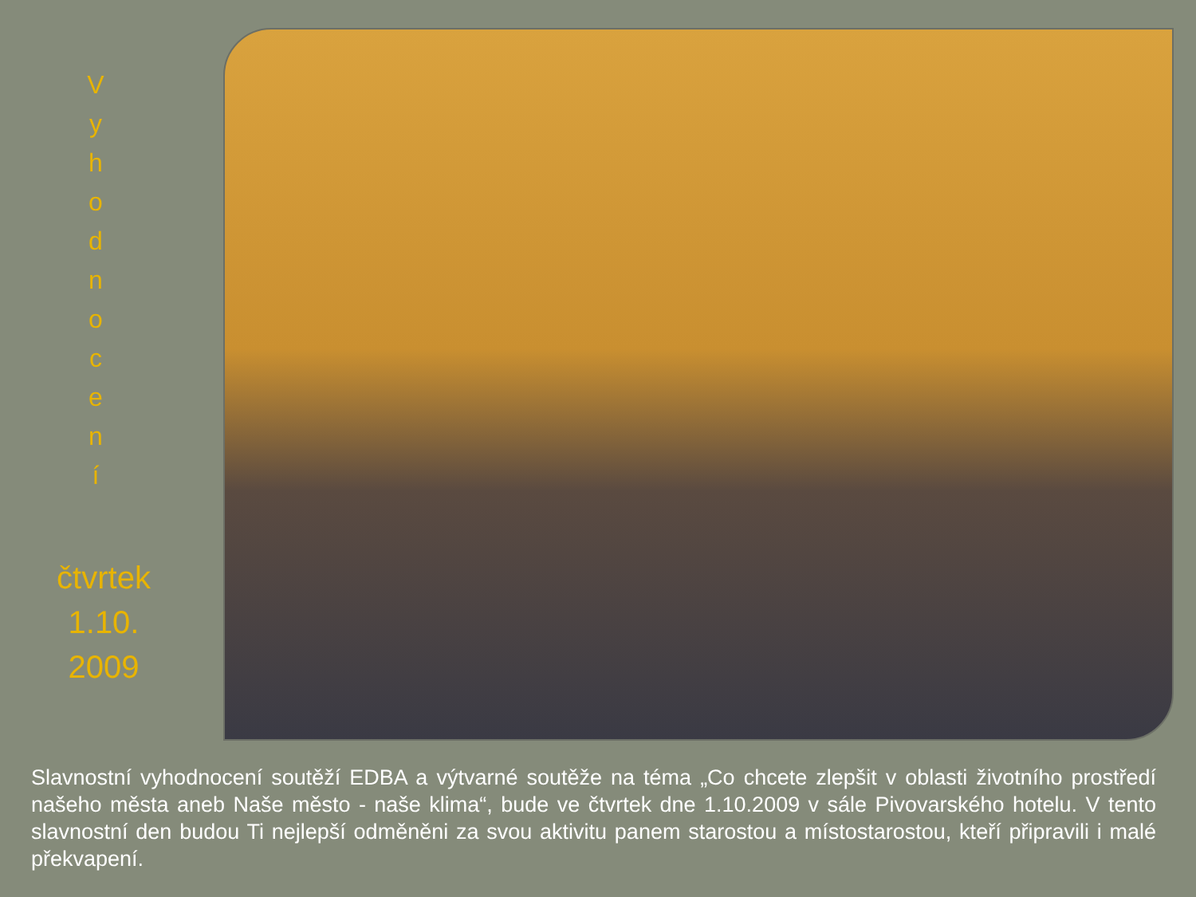V
y
h
o
d
n
o
c
e
n
í
čtvrtek
1.10.
2009
Slavnostní vyhodnocení soutěží EDBA a výtvarné soutěže na téma „Co chcete zlepšit v oblasti životního prostředí našeho města aneb Naše město - naše klima“, bude ve čtvrtek dne 1.10.2009 v sále Pivovarského hotelu. V tento slavnostní den budou Ti nejlepší odměněni za svou aktivitu panem starostou a místostarostou, kteří připravili i malé překvapení.